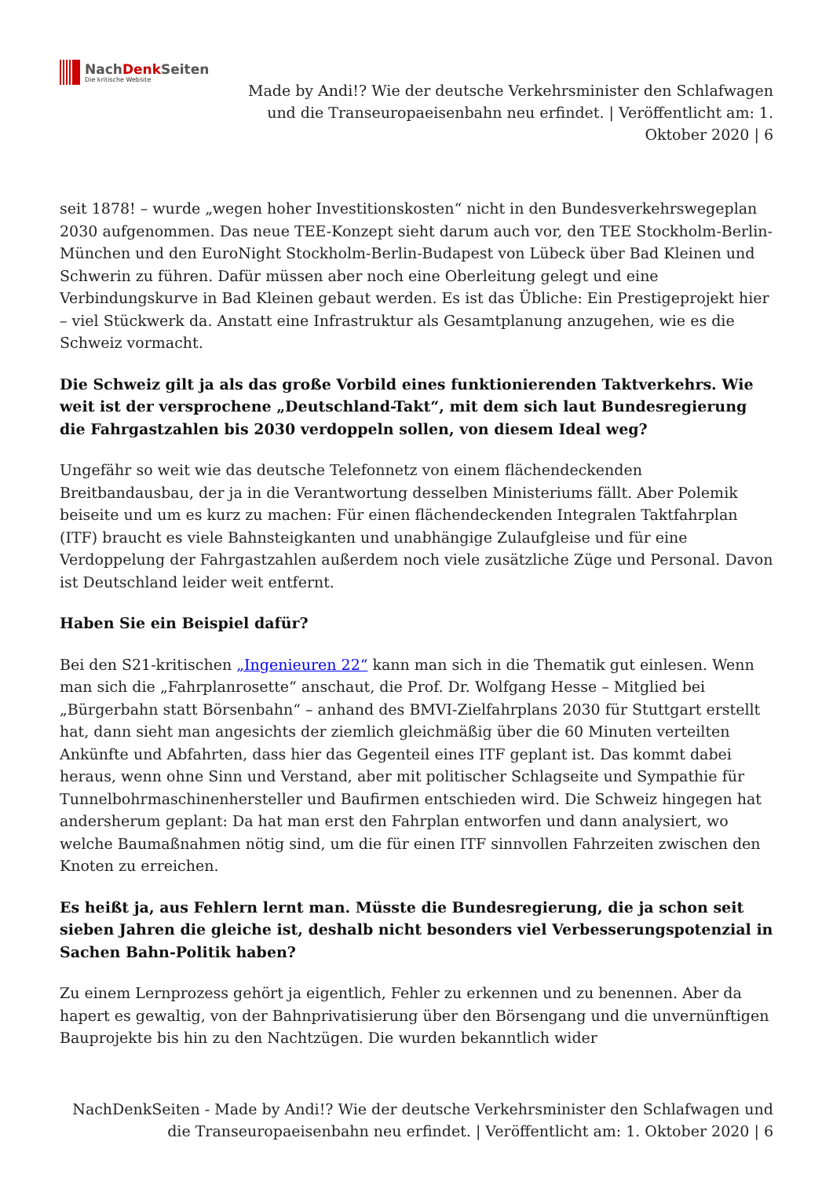NachDenk Seiten
Die kritische Website
Made by Andi!? Wie der deutsche Verkehrsminister den Schlafwagen und die Transeuropaeisenbahn neu erfindet. | Veröffentlicht am: 1. Oktober 2020 | 6
seit 1878! – wurde „wegen hoher Investitionskosten“ nicht in den Bundesverkehrswegeplan 2030 aufgenommen. Das neue TEE-Konzept sieht darum auch vor, den TEE Stockholm-Berlin-München und den EuroNight Stockholm-Berlin-Budapest von Lübeck über Bad Kleinen und Schwerin zu führen. Dafür müssen aber noch eine Oberleitung gelegt und eine Verbindungskurve in Bad Kleinen gebaut werden. Es ist das Übliche: Ein Prestigeprojekt hier – viel Stückwerk da. Anstatt eine Infrastruktur als Gesamtplanung anzugehen, wie es die Schweiz vormacht.
Die Schweiz gilt ja als das große Vorbild eines funktionierenden Taktverkehrs. Wie weit ist der versprochene „Deutschland-Takt“, mit dem sich laut Bundesregierung die Fahrgastzahlen bis 2030 verdoppeln sollen, von diesem Ideal weg?
Ungefähr so weit wie das deutsche Telefonnetz von einem flächendeckenden Breitbandausbau, der ja in die Verantwortung desselben Ministeriums fällt. Aber Polemik beiseite und um es kurz zu machen: Für einen flächendeckenden Integralen Taktfahrplan (ITF) braucht es viele Bahnsteigkanten und unabhängige Zulaufgleise und für eine Verdoppelung der Fahrgastzahlen außerdem noch viele zusätzliche Züge und Personal. Davon ist Deutschland leider weit entfernt.
Haben Sie ein Beispiel dafür?
Bei den S21-kritischen „Ingenieuren 22“ kann man sich in die Thematik gut einlesen. Wenn man sich die „Fahrplanrosette“ anschaut, die Prof. Dr. Wolfgang Hesse – Mitglied bei „Bürgerbahn statt Börsenbahn“ – anhand des BMVI-Zielfahrplans 2030 für Stuttgart erstellt hat, dann sieht man angesichts der ziemlich gleichmäßig über die 60 Minuten verteilten Ankünfte und Abfahrten, dass hier das Gegenteil eines ITF geplant ist. Das kommt dabei heraus, wenn ohne Sinn und Verstand, aber mit politischer Schlagseite und Sympathie für Tunnelbohrmaschinenhersteller und Baufirmen entschieden wird. Die Schweiz hingegen hat andersherum geplant: Da hat man erst den Fahrplan entworfen und dann analysiert, wo welche Baumaßnahmen nötig sind, um die für einen ITF sinnvollen Fahrzeiten zwischen den Knoten zu erreichen.
Es heißt ja, aus Fehlern lernt man. Müsste die Bundesregierung, die ja schon seit sieben Jahren die gleiche ist, deshalb nicht besonders viel Verbesserungspotenzial in Sachen Bahn-Politik haben?
Zu einem Lernprozess gehört ja eigentlich, Fehler zu erkennen und zu benennen. Aber da hapert es gewaltig, von der Bahnprivatisierung über den Börsengang und die unvernünftigen Bauprojekte bis hin zu den Nachtzügen. Die wurden bekanntlich wider
NachDenkSeiten - Made by Andi!? Wie der deutsche Verkehrsminister den Schlafwagen und die Transeuropaeisenbahn neu erfindet. | Veröffentlicht am: 1. Oktober 2020 | 6